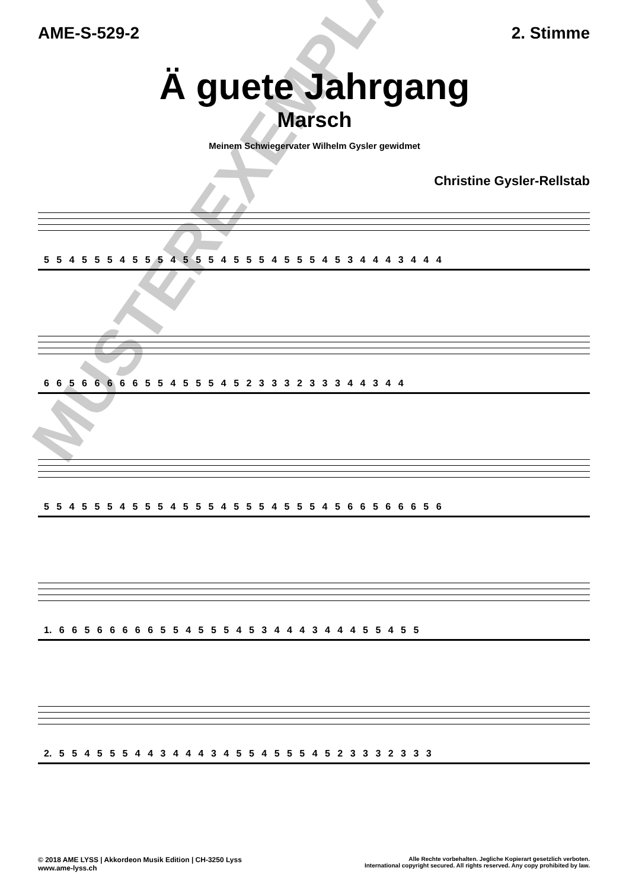AME-S-529-2 2. Stimme
Ä guete Jahrgang
Marsch
Meinem Schwiegervater Wilhelm Gysler gewidmet
Christine Gysler-Rellstab
5 5 4 5 5 5 4 5 5 5 4 5 5 5 4 5 5 5 4 5 5 5 4 5 3 4 4 4 3 4 4 4
6 6 5 6 6 6 6 6 5 5 4 5 5 5 4 5 2 3 3 3 2 3 3 3 4 4 3 4 4
5 5 4 5 5 5 4 5 5 5 4 5 5 5 4 5 5 5 4 5 5 5 4 5 6 6 5 6 6 6 5 6
1. 6 6 5 6 6 6 6 6 5 5 4 5 5 5 4 5 3 4 4 4 3 4 4 4 5 5 4 5 5
2. 5 5 4 5 5 5 4 4 3 4 4 4 3 4 5 5 4 5 5 5 4 5 2 3 3 3 2 3 3 3
MUSTEREXEMPLAR
© 2018 AME LYSS | Akkordeon Musik Edition | CH-3250 Lyss
www.ame-lyss.ch
Alle Rechte vorbehalten. Jegliche Kopierart gesetzlich verboten.
International copyright secured. All rights reserved. Any copy prohibited by law.